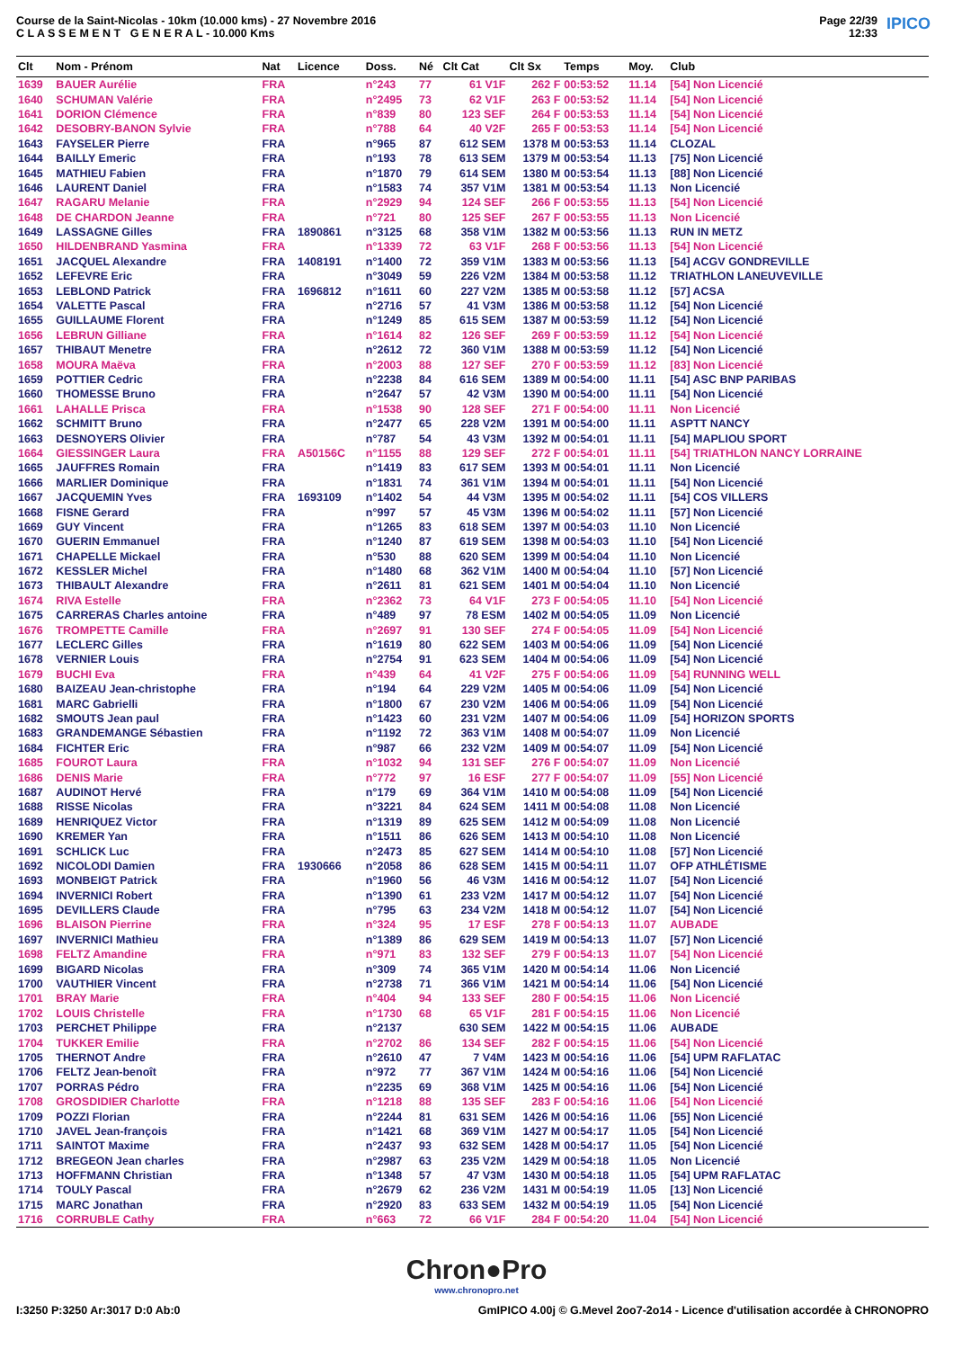Course de la Saint-Nicolas - 10km (10.000 kms) - 27 Novembre 2016
C L A S S E M E N T G E N E R A L - 10.000 Kms
Page 22/39
12:33
IPICO
| Clt | Nom - Prénom | Nat | Licence | Doss. | Né | Clt Cat | Clt Sx | Temps | Moy. | Club |
| --- | --- | --- | --- | --- | --- | --- | --- | --- | --- | --- |
| 1639 | BAUER Aurélie | FRA | | n°243 | 77 | 61 V1F | 262 F | 00:53:52 | 11.14 | [54] Non Licencié |
| 1640 | SCHUMAN Valérie | FRA | | n°2495 | 73 | 62 V1F | 263 F | 00:53:52 | 11.14 | [54] Non Licencié |
| 1641 | DORION Clémence | FRA | | n°839 | 80 | 123 SEF | 264 F | 00:53:53 | 11.14 | [54] Non Licencié |
| 1642 | DESOBRY-BANON Sylvie | FRA | | n°788 | 64 | 40 V2F | 265 F | 00:53:53 | 11.14 | [54] Non Licencié |
| 1643 | FAYSELER Pierre | FRA | | n°965 | 87 | 612 SEM | 1378 M | 00:53:53 | 11.14 | CLOZAL |
| 1644 | BAILLY Emeric | FRA | | n°193 | 78 | 613 SEM | 1379 M | 00:53:54 | 11.13 | [75] Non Licencié |
| 1645 | MATHIEU Fabien | FRA | | n°1870 | 79 | 614 SEM | 1380 M | 00:53:54 | 11.13 | [88] Non Licencié |
| 1646 | LAURENT Daniel | FRA | | n°1583 | 74 | 357 V1M | 1381 M | 00:53:54 | 11.13 | Non Licencié |
| 1647 | RAGARU Melanie | FRA | | n°2929 | 94 | 124 SEF | 266 F | 00:53:55 | 11.13 | [54] Non Licencié |
| 1648 | DE CHARDON Jeanne | FRA | | n°721 | 80 | 125 SEF | 267 F | 00:53:55 | 11.13 | Non Licencié |
| 1649 | LASSAGNE Gilles | FRA | 1890861 | n°3125 | 68 | 358 V1M | 1382 M | 00:53:56 | 11.13 | RUN IN METZ |
| 1650 | HILDENBRAND Yasmina | FRA | | n°1339 | 72 | 63 V1F | 268 F | 00:53:56 | 11.13 | [54] Non Licencié |
| 1651 | JACQUEL Alexandre | FRA | 1408191 | n°1400 | 72 | 359 V1M | 1383 M | 00:53:56 | 11.13 | [54] ACGV GONDREVILLE |
| 1652 | LEFEVRE Eric | FRA | | n°3049 | 59 | 226 V2M | 1384 M | 00:53:58 | 11.12 | TRIATHLON LANEUVEVILLE |
| 1653 | LEBLOND Patrick | FRA | 1696812 | n°1611 | 60 | 227 V2M | 1385 M | 00:53:58 | 11.12 | [57] ACSA |
| 1654 | VALETTE Pascal | FRA | | n°2716 | 57 | 41 V3M | 1386 M | 00:53:58 | 11.12 | [54] Non Licencié |
| 1655 | GUILLAUME Florent | FRA | | n°1249 | 85 | 615 SEM | 1387 M | 00:53:59 | 11.12 | [54] Non Licencié |
| 1656 | LEBRUN Gilliane | FRA | | n°1614 | 82 | 126 SEF | 269 F | 00:53:59 | 11.12 | [54] Non Licencié |
| 1657 | THIBAUT Menetre | FRA | | n°2612 | 72 | 360 V1M | 1388 M | 00:53:59 | 11.12 | [54] Non Licencié |
| 1658 | MOURA Maëva | FRA | | n°2003 | 88 | 127 SEF | 270 F | 00:53:59 | 11.12 | [83] Non Licencié |
| 1659 | POTTIER Cedric | FRA | | n°2238 | 84 | 616 SEM | 1389 M | 00:54:00 | 11.11 | [54] ASC BNP PARIBAS |
| 1660 | THOMESSE Bruno | FRA | | n°2647 | 57 | 42 V3M | 1390 M | 00:54:00 | 11.11 | [54] Non Licencié |
| 1661 | LAHALLE Prisca | FRA | | n°1538 | 90 | 128 SEF | 271 F | 00:54:00 | 11.11 | Non Licencié |
| 1662 | SCHMITT Bruno | FRA | | n°2477 | 65 | 228 V2M | 1391 M | 00:54:00 | 11.11 | ASPTT NANCY |
| 1663 | DESNOYERS Olivier | FRA | | n°787 | 54 | 43 V3M | 1392 M | 00:54:01 | 11.11 | [54] MAPLIOU SPORT |
| 1664 | GIESSINGER Laura | FRA | A50156C | n°1155 | 88 | 129 SEF | 272 F | 00:54:01 | 11.11 | [54] TRIATHLON NANCY LORRAINE |
| 1665 | JAUFFRES Romain | FRA | | n°1419 | 83 | 617 SEM | 1393 M | 00:54:01 | 11.11 | Non Licencié |
| 1666 | MARLIER Dominique | FRA | | n°1831 | 74 | 361 V1M | 1394 M | 00:54:01 | 11.11 | [54] Non Licencié |
| 1667 | JACQUEMIN Yves | FRA | 1693109 | n°1402 | 54 | 44 V3M | 1395 M | 00:54:02 | 11.11 | [54] COS VILLERS |
| 1668 | FISNE Gerard | FRA | | n°997 | 57 | 45 V3M | 1396 M | 00:54:02 | 11.11 | [57] Non Licencié |
| 1669 | GUY Vincent | FRA | | n°1265 | 83 | 618 SEM | 1397 M | 00:54:03 | 11.10 | Non Licencié |
| 1670 | GUERIN Emmanuel | FRA | | n°1240 | 87 | 619 SEM | 1398 M | 00:54:03 | 11.10 | [54] Non Licencié |
| 1671 | CHAPELLE Mickael | FRA | | n°530 | 88 | 620 SEM | 1399 M | 00:54:04 | 11.10 | Non Licencié |
| 1672 | KESSLER Michel | FRA | | n°1480 | 68 | 362 V1M | 1400 M | 00:54:04 | 11.10 | [57] Non Licencié |
| 1673 | THIBAULT Alexandre | FRA | | n°2611 | 81 | 621 SEM | 1401 M | 00:54:04 | 11.10 | Non Licencié |
| 1674 | RIVA Estelle | FRA | | n°2362 | 73 | 64 V1F | 273 F | 00:54:05 | 11.10 | [54] Non Licencié |
| 1675 | CARRERAS Charles antoine | FRA | | n°489 | 97 | 78 ESM | 1402 M | 00:54:05 | 11.09 | Non Licencié |
| 1676 | TROMPETTE Camille | FRA | | n°2697 | 91 | 130 SEF | 274 F | 00:54:05 | 11.09 | [54] Non Licencié |
| 1677 | LECLERC Gilles | FRA | | n°1619 | 80 | 622 SEM | 1403 M | 00:54:06 | 11.09 | [54] Non Licencié |
| 1678 | VERNIER Louis | FRA | | n°2754 | 91 | 623 SEM | 1404 M | 00:54:06 | 11.09 | [54] Non Licencié |
| 1679 | BUCHI Eva | FRA | | n°439 | 64 | 41 V2F | 275 F | 00:54:06 | 11.09 | [54] RUNNING WELL |
| 1680 | BAIZEAU Jean-christophe | FRA | | n°194 | 64 | 229 V2M | 1405 M | 00:54:06 | 11.09 | [54] Non Licencié |
| 1681 | MARC Gabrielli | FRA | | n°1800 | 67 | 230 V2M | 1406 M | 00:54:06 | 11.09 | [54] Non Licencié |
| 1682 | SMOUTS Jean paul | FRA | | n°1423 | 60 | 231 V2M | 1407 M | 00:54:06 | 11.09 | [54] HORIZON SPORTS |
| 1683 | GRANDEMANGE Sébastien | FRA | | n°1192 | 72 | 363 V1M | 1408 M | 00:54:07 | 11.09 | Non Licencié |
| 1684 | FICHTER Eric | FRA | | n°987 | 66 | 232 V2M | 1409 M | 00:54:07 | 11.09 | [54] Non Licencié |
| 1685 | FOUROT Laura | FRA | | n°1032 | 94 | 131 SEF | 276 F | 00:54:07 | 11.09 | Non Licencié |
| 1686 | DENIS Marie | FRA | | n°772 | 97 | 16 ESF | 277 F | 00:54:07 | 11.09 | [55] Non Licencié |
| 1687 | AUDINOT Hervé | FRA | | n°179 | 69 | 364 V1M | 1410 M | 00:54:08 | 11.09 | [54] Non Licencié |
| 1688 | RISSE Nicolas | FRA | | n°3221 | 84 | 624 SEM | 1411 M | 00:54:08 | 11.08 | Non Licencié |
| 1689 | HENRIQUEZ Victor | FRA | | n°1319 | 89 | 625 SEM | 1412 M | 00:54:09 | 11.08 | Non Licencié |
| 1690 | KREMER Yan | FRA | | n°1511 | 86 | 626 SEM | 1413 M | 00:54:10 | 11.08 | Non Licencié |
| 1691 | SCHLICK Luc | FRA | | n°2473 | 85 | 627 SEM | 1414 M | 00:54:10 | 11.08 | [57] Non Licencié |
| 1692 | NICOLODI Damien | FRA | 1930666 | n°2058 | 86 | 628 SEM | 1415 M | 00:54:11 | 11.07 | OFP ATHLÉTISME |
| 1693 | MONBEIGT Patrick | FRA | | n°1960 | 56 | 46 V3M | 1416 M | 00:54:12 | 11.07 | [54] Non Licencié |
| 1694 | INVERNICI Robert | FRA | | n°1390 | 61 | 233 V2M | 1417 M | 00:54:12 | 11.07 | [54] Non Licencié |
| 1695 | DEVILLERS Claude | FRA | | n°795 | 63 | 234 V2M | 1418 M | 00:54:12 | 11.07 | [54] Non Licencié |
| 1696 | BLAISON Pierrine | FRA | | n°324 | 95 | 17 ESF | 278 F | 00:54:13 | 11.07 | AUBADE |
| 1697 | INVERNICI Mathieu | FRA | | n°1389 | 86 | 629 SEM | 1419 M | 00:54:13 | 11.07 | [57] Non Licencié |
| 1698 | FELTZ Amandine | FRA | | n°971 | 83 | 132 SEF | 279 F | 00:54:13 | 11.07 | [54] Non Licencié |
| 1699 | BIGARD Nicolas | FRA | | n°309 | 74 | 365 V1M | 1420 M | 00:54:14 | 11.06 | Non Licencié |
| 1700 | VAUTHIER Vincent | FRA | | n°2738 | 71 | 366 V1M | 1421 M | 00:54:14 | 11.06 | [54] Non Licencié |
| 1701 | BRAY Marie | FRA | | n°404 | 94 | 133 SEF | 280 F | 00:54:15 | 11.06 | Non Licencié |
| 1702 | LOUIS Christelle | FRA | | n°1730 | 68 | 65 V1F | 281 F | 00:54:15 | 11.06 | Non Licencié |
| 1703 | PERCHET Philippe | FRA | | n°2137 | | 630 SEM | 1422 M | 00:54:15 | 11.06 | AUBADE |
| 1704 | TUKKER Emilie | FRA | | n°2702 | 86 | 134 SEF | 282 F | 00:54:15 | 11.06 | [54] Non Licencié |
| 1705 | THERNOT Andre | FRA | | n°2610 | 47 | 7 V4M | 1423 M | 00:54:16 | 11.06 | [54] UPM RAFLATAC |
| 1706 | FELTZ Jean-benoît | FRA | | n°972 | 77 | 367 V1M | 1424 M | 00:54:16 | 11.06 | [54] Non Licencié |
| 1707 | PORRAS Pédro | FRA | | n°2235 | 69 | 368 V1M | 1425 M | 00:54:16 | 11.06 | [54] Non Licencié |
| 1708 | GROSDIDIER Charlotte | FRA | | n°1218 | 88 | 135 SEF | 283 F | 00:54:16 | 11.06 | [54] Non Licencié |
| 1709 | POZZI Florian | FRA | | n°2244 | 81 | 631 SEM | 1426 M | 00:54:16 | 11.06 | [55] Non Licencié |
| 1710 | JAVEL Jean-françois | FRA | | n°1421 | 68 | 369 V1M | 1427 M | 00:54:17 | 11.05 | [54] Non Licencié |
| 1711 | SAINTOT Maxime | FRA | | n°2437 | 93 | 632 SEM | 1428 M | 00:54:17 | 11.05 | [54] Non Licencié |
| 1712 | BREGEON Jean charles | FRA | | n°2987 | 63 | 235 V2M | 1429 M | 00:54:18 | 11.05 | Non Licencié |
| 1713 | HOFFMANN Christian | FRA | | n°1348 | 57 | 47 V3M | 1430 M | 00:54:18 | 11.05 | [54] UPM RAFLATAC |
| 1714 | TOULY Pascal | FRA | | n°2679 | 62 | 236 V2M | 1431 M | 00:54:19 | 11.05 | [13] Non Licencié |
| 1715 | MARC Jonathan | FRA | | n°2920 | 83 | 633 SEM | 1432 M | 00:54:19 | 11.05 | [54] Non Licencié |
| 1716 | CORRUBLE Cathy | FRA | | n°663 | 72 | 66 V1F | 284 F | 00:54:20 | 11.04 | [54] Non Licencié |
Chron●Pro
www.chronopro.net
I:3250 P:3250 Ar:3017 D:0 Ab:0 GmIPICO 4.00j © G.Mevel 2oo7-2o14 - Licence d'utilisation accordée à CHRONOPRO